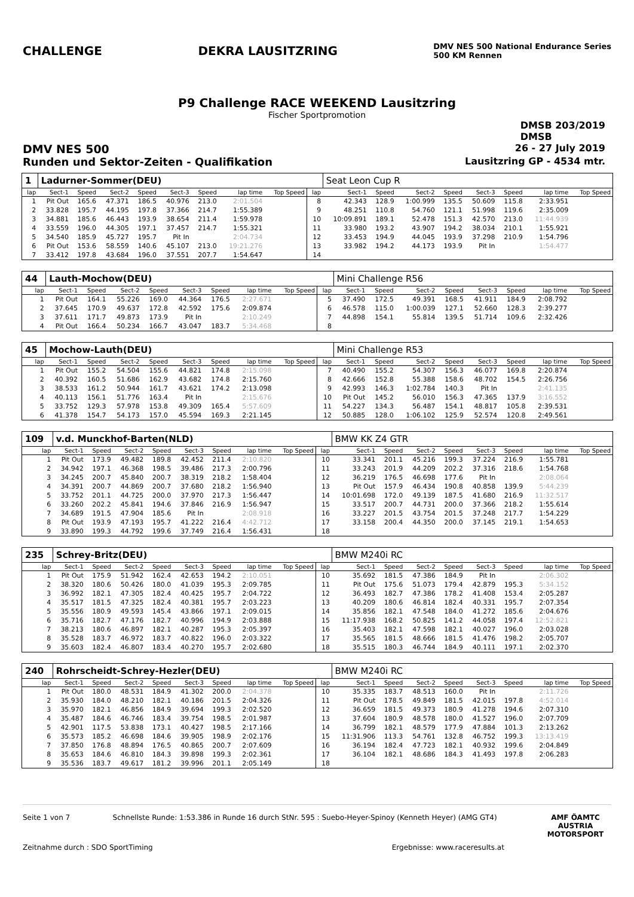CHALLENGE DEKRA LAUSITZRING
DMV NES 500 National Endurance Series
500 KM Rennen
P9 Challenge RACE WEEKEND Lausitzring
Fischer Sportpromotion
DMSB 203/2019
DMSB
DMV NES 500 26 - 27 July 2019
Runden und Sektor-Zeiten - Qualifikation Lausitzring GP - 4534 mtr.
| 1 | Ladurner-Sommer(DEU) | | | | | | | | | Seat Leon Cup R | | | | | | | |
| lap | Sect-1 | Speed | Sect-2 | Speed | Sect-3 | Speed | lap time | Top Speed | lap | Sect-1 | Speed | Sect-2 | Speed | Sect-3 | Speed | lap time | Top Speed |
| 1 | Pit Out | 165.6 | 47.371 | 186.5 | 40.976 | 213.0 | 2:01.504 | | 8 | 42.343 | 128.9 | 1:00.999 | 135.5 | 50.609 | 115.8 | 2:33.951 | |
| 2 | 33.828 | 195.7 | 44.195 | 197.8 | 37.366 | 214.7 | 1:55.389 | | 9 | 48.251 | 110.8 | 54.760 | 121.1 | 51.998 | 119.6 | 2:35.009 | |
| 3 | 34.881 | 185.6 | 46.443 | 193.9 | 38.654 | 211.4 | 1:59.978 | | 10 | 10:09.891 | 189.1 | 52.478 | 151.3 | 42.570 | 213.0 | 11:44.939 | |
| 4 | 33.559 | 196.0 | 44.305 | 197.1 | 37.457 | 214.7 | 1:55.321 | | 11 | 33.980 | 193.2 | 43.907 | 194.2 | 38.034 | 210.1 | 1:55.921 | |
| 5 | 34.540 | 185.9 | 45.727 | 195.7 | Pit In | | 2:04.734 | | 12 | 33.453 | 194.9 | 44.045 | 193.9 | 37.298 | 210.9 | 1:54.796 | |
| 6 | Pit Out | 153.6 | 58.559 | 140.6 | 45.107 | 213.0 | 19:21.276 | | 13 | 33.982 | 194.2 | 44.173 | 193.9 | Pit In | | 1:54.477 | |
| 7 | 33.412 | 197.8 | 43.684 | 196.0 | 37.551 | 207.7 | 1:54.647 | | 14 | | | | | | | | |
| 44 | Lauth-Mochow(DEU) | | | | | | | | | Mini Challenge R56 | | | | | | | |
| lap | Sect-1 | Speed | Sect-2 | Speed | Sect-3 | Speed | lap time | Top Speed | lap | Sect-1 | Speed | Sect-2 | Speed | Sect-3 | Speed | lap time | Top Speed |
| 1 | Pit Out | 164.1 | 55.226 | 169.0 | 44.364 | 176.5 | 2:27.671 | | 5 | 37.490 | 172.5 | 49.391 | 168.5 | 41.911 | 184.9 | 2:08.792 | |
| 2 | 37.645 | 170.9 | 49.637 | 172.8 | 42.592 | 175.6 | 2:09.874 | | 6 | 46.578 | 115.0 | 1:00.039 | 127.1 | 52.660 | 128.3 | 2:39.277 | |
| 3 | 37.611 | 171.7 | 49.873 | 173.9 | Pit In | | 2:10.249 | | 7 | 44.898 | 154.1 | 55.814 | 139.5 | 51.714 | 109.6 | 2:32.426 | |
| 4 | Pit Out | 166.4 | 50.234 | 166.7 | 43.047 | 183.7 | 5:34.468 | | 8 | | | | | | | | |
| 45 | Mochow-Lauth(DEU) | | | | | | | | | Mini Challenge R53 | | | | | | | |
| lap | Sect-1 | Speed | Sect-2 | Speed | Sect-3 | Speed | lap time | Top Speed | lap | Sect-1 | Speed | Sect-2 | Speed | Sect-3 | Speed | lap time | Top Speed |
| 1 | Pit Out | 155.2 | 54.504 | 155.6 | 44.821 | 174.8 | 2:15.098 | | 7 | 40.490 | 155.2 | 54.307 | 156.3 | 46.077 | 169.8 | 2:20.874 | |
| 2 | 40.392 | 160.5 | 51.686 | 162.9 | 43.682 | 174.8 | 2:15.760 | | 8 | 42.666 | 152.8 | 55.388 | 158.6 | 48.702 | 154.5 | 2:26.756 | |
| 3 | 38.533 | 161.2 | 50.944 | 161.7 | 43.621 | 174.2 | 2:13.098 | | 9 | 42.993 | 146.3 | 1:02.784 | 140.3 | Pit In | | 2:41.135 | |
| 4 | 40.113 | 156.1 | 51.776 | 163.4 | Pit In | | 2:15.676 | | 10 | Pit Out | 145.2 | 56.010 | 156.3 | 47.365 | 137.9 | 3:16.552 | |
| 5 | 33.752 | 129.3 | 57.978 | 153.8 | 49.309 | 165.4 | 5:57.609 | | 11 | 54.227 | 134.3 | 56.487 | 154.1 | 48.817 | 105.8 | 2:39.531 | |
| 6 | 41.378 | 154.7 | 54.173 | 157.0 | 45.594 | 169.3 | 2:21.145 | | 12 | 50.885 | 128.0 | 1:06.102 | 125.9 | 52.574 | 120.8 | 2:49.561 | |
| 109 | v.d. Munckhof-Barten(NLD) | | | | | | | | | BMW KK Z4 GTR | | | | | | | |
| lap | Sect-1 | Speed | Sect-2 | Speed | Sect-3 | Speed | lap time | Top Speed | lap | Sect-1 | Speed | Sect-2 | Speed | Sect-3 | Speed | lap time | Top Speed |
| 1 | Pit Out | 173.9 | 49.482 | 189.8 | 42.452 | 211.4 | 2:10.820 | | 10 | 33.341 | 201.1 | 45.216 | 199.3 | 37.224 | 216.9 | 1:55.781 | |
| 2 | 34.942 | 197.1 | 46.368 | 198.5 | 39.486 | 217.3 | 2:00.796 | | 11 | 33.243 | 201.9 | 44.209 | 202.2 | 37.316 | 218.6 | 1:54.768 | |
| 3 | 34.245 | 200.7 | 45.840 | 200.7 | 38.319 | 218.2 | 1:58.404 | | 12 | 36.219 | 176.5 | 46.698 | 177.6 | Pit In | | 2:08.064 | |
| 4 | 34.391 | 200.7 | 44.869 | 200.7 | 37.680 | 218.2 | 1:56.940 | | 13 | Pit Out | 157.9 | 46.434 | 190.8 | 40.858 | 139.9 | 5:44.239 | |
| 5 | 33.752 | 201.1 | 44.725 | 200.0 | 37.970 | 217.3 | 1:56.447 | | 14 | 10:01.698 | 172.0 | 49.139 | 187.5 | 41.680 | 216.9 | 11:32.517 | |
| 6 | 33.260 | 202.2 | 45.841 | 194.6 | 37.846 | 216.9 | 1:56.947 | | 15 | 33.517 | 200.7 | 44.731 | 200.0 | 37.366 | 218.2 | 1:55.614 | |
| 7 | 34.689 | 191.5 | 47.904 | 185.6 | Pit In | | 2:08.918 | | 16 | 33.227 | 201.5 | 43.754 | 201.5 | 37.248 | 217.7 | 1:54.229 | |
| 8 | Pit Out | 193.9 | 47.193 | 195.7 | 41.222 | 216.4 | 4:42.712 | | 17 | 33.158 | 200.4 | 44.350 | 200.0 | 37.145 | 219.1 | 1:54.653 | |
| 9 | 33.890 | 199.3 | 44.792 | 199.6 | 37.749 | 216.4 | 1:56.431 | | 18 | | | | | | | | |
| 235 | Schrey-Britz(DEU) | | | | | | | | | BMW M240i RC | | | | | | | |
| lap | Sect-1 | Speed | Sect-2 | Speed | Sect-3 | Speed | lap time | Top Speed | lap | Sect-1 | Speed | Sect-2 | Speed | Sect-3 | Speed | lap time | Top Speed |
| 1 | Pit Out | 175.9 | 51.942 | 162.4 | 42.653 | 194.2 | 2:10.051 | | 10 | 35.692 | 181.5 | 47.386 | 184.9 | Pit In | | 2:06.302 | |
| 2 | 38.320 | 180.6 | 50.426 | 180.0 | 41.039 | 195.3 | 2:09.785 | | 11 | Pit Out | 175.6 | 51.073 | 179.4 | 42.879 | 195.3 | 5:34.152 | |
| 3 | 36.992 | 182.1 | 47.305 | 182.4 | 40.425 | 195.7 | 2:04.722 | | 12 | 36.493 | 182.7 | 47.386 | 178.2 | 41.408 | 153.4 | 2:05.287 | |
| 4 | 35.517 | 181.5 | 47.325 | 182.4 | 40.381 | 195.7 | 2:03.223 | | 13 | 40.209 | 180.6 | 46.814 | 182.4 | 40.331 | 195.7 | 2:07.354 | |
| 5 | 35.556 | 180.9 | 49.593 | 145.4 | 43.866 | 197.1 | 2:09.015 | | 14 | 35.856 | 182.1 | 47.548 | 184.0 | 41.272 | 185.6 | 2:04.676 | |
| 6 | 35.716 | 182.7 | 47.176 | 182.7 | 40.996 | 194.9 | 2:03.888 | | 15 | 11:17.938 | 168.2 | 50.825 | 141.2 | 44.058 | 197.4 | 12:52.821 | |
| 7 | 38.213 | 180.6 | 46.897 | 182.1 | 40.287 | 195.3 | 2:05.397 | | 16 | 35.403 | 182.1 | 47.598 | 182.1 | 40.027 | 196.0 | 2:03.028 | |
| 8 | 35.528 | 183.7 | 46.972 | 183.7 | 40.822 | 196.0 | 2:03.322 | | 17 | 35.565 | 181.5 | 48.666 | 181.5 | 41.476 | 198.2 | 2:05.707 | |
| 9 | 35.603 | 182.4 | 46.807 | 183.4 | 40.270 | 195.7 | 2:02.680 | | 18 | 35.515 | 180.3 | 46.744 | 184.9 | 40.111 | 197.1 | 2:02.370 | |
| 240 | Rohrscheidt-Schrey-Hezler(DEU) | | | | | | | | | BMW M240i RC | | | | | | | |
| lap | Sect-1 | Speed | Sect-2 | Speed | Sect-3 | Speed | lap time | Top Speed | lap | Sect-1 | Speed | Sect-2 | Speed | Sect-3 | Speed | lap time | Top Speed |
| 1 | Pit Out | 180.0 | 48.531 | 184.9 | 41.302 | 200.0 | 2:04.378 | | 10 | 35.335 | 183.7 | 48.513 | 160.0 | Pit In | | 2:11.726 | |
| 2 | 35.930 | 184.0 | 48.210 | 182.1 | 40.186 | 201.5 | 2:04.326 | | 11 | Pit Out | 178.5 | 49.849 | 181.5 | 42.015 | 197.8 | 4:52.014 | |
| 3 | 35.970 | 182.1 | 46.856 | 184.9 | 39.694 | 199.3 | 2:02.520 | | 12 | 36.659 | 181.5 | 49.373 | 180.9 | 41.278 | 194.6 | 2:07.310 | |
| 4 | 35.487 | 184.6 | 46.746 | 183.4 | 39.754 | 198.5 | 2:01.987 | | 13 | 37.604 | 180.9 | 48.578 | 180.0 | 41.527 | 196.0 | 2:07.709 | |
| 5 | 42.901 | 117.5 | 53.838 | 173.1 | 40.427 | 198.5 | 2:17.166 | | 14 | 36.799 | 182.1 | 48.579 | 177.9 | 47.884 | 101.3 | 2:13.262 | |
| 6 | 35.573 | 185.2 | 46.698 | 184.6 | 39.905 | 198.9 | 2:02.176 | | 15 | 11:31.906 | 113.3 | 54.761 | 132.8 | 46.752 | 199.3 | 13:13.419 | |
| 7 | 37.850 | 176.8 | 48.894 | 176.5 | 40.865 | 200.7 | 2:07.609 | | 16 | 36.194 | 182.4 | 47.723 | 182.1 | 40.932 | 199.6 | 2:04.849 | |
| 8 | 35.653 | 184.6 | 46.810 | 184.3 | 39.898 | 199.3 | 2:02.361 | | 17 | 36.104 | 182.1 | 48.686 | 184.3 | 41.493 | 197.8 | 2:06.283 | |
| 9 | 35.536 | 183.7 | 49.617 | 181.2 | 39.996 | 201.1 | 2:05.149 | | 18 | | | | | | | | |
Seite 1 von 7 Schnellste Runde: 1:53.386 in Runde 16 durch StNr. 595 : Suebo-Heyer-Spinoy (Kenneth Heyer) (AMG GT4) AMF ÖAMTC
AUSTRIA MOTORSPORT
Zeitnahme durch : SDO SportTiming Ergebnisse: www.raceresults.at